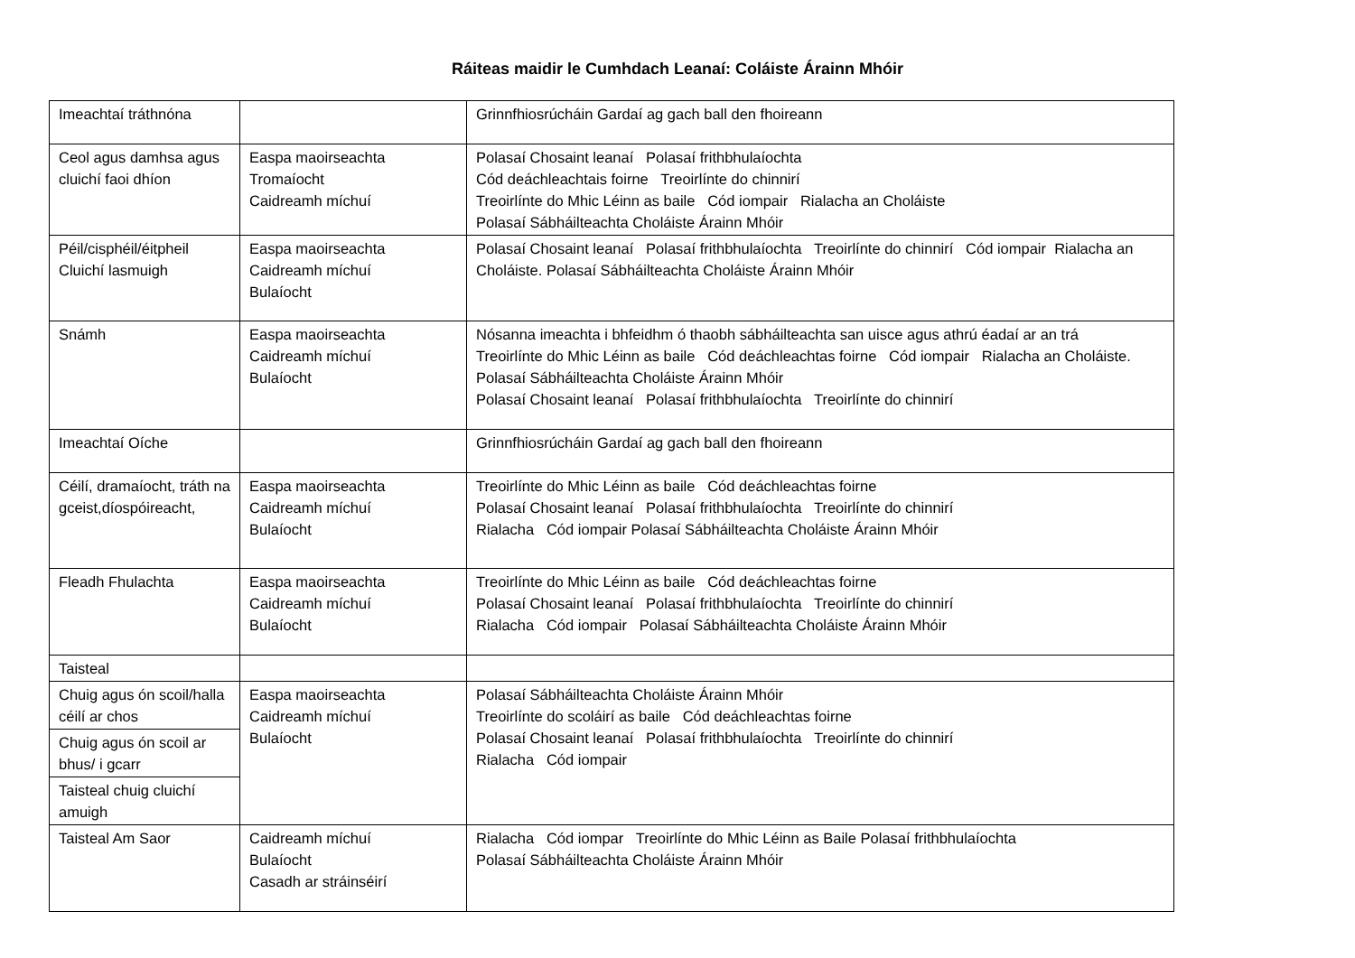Ráiteas maidir le Cumhdach Leanaí: Coláiste Árainn Mhóir
| Imeachtaí tráthnóna | | Grinnfhiosrúcháin Gardaí ag gach ball den fhoireann |
| Ceol agus damhsa agus cluichí faoi dhíon | Easpa maoirseachta Tromaíocht Caidreamh míchuí | Polasaí Chosaint leanaí Polasaí frithbhulaíochta Cód deáchleachtais foirne Treoirlínte do chinnirí Treoirlínte do Mhic Léinn as baile Cód iompair Rialacha an Choláiste Polasaí Sábháilteachta Choláiste Árainn Mhóir |
| Péil/cisphéil/éitpheil Cluichí lasmuigh | Easpa maoirseachta Caidreamh míchuí Bulaíocht | Polasaí Chosaint leanaí Polasaí frithbhulaíochta Treoirlínte do chinnirí Cód iompair Rialacha an Choláiste. Polasaí Sábháilteachta Choláiste Árainn Mhóir |
| Snámh | Easpa maoirseachta Caidreamh míchuí Bulaíocht | Nósanna imeachta i bhfeidhm ó thaobh sábháilteachta san uisce agus athrú éadaí ar an trá Treoirlínte do Mhic Léinn as baile Cód deáchleachtas foirne Cód iompair Rialacha an Choláiste. Polasaí Sábháilteachta Choláiste Árainn Mhóir Polasaí Chosaint leanaí Polasaí frithbhulaíochta Treoirlínte do chinnirí |
| Imeachtaí Oíche | | Grinnfhiosrúcháin Gardaí ag gach ball den fhoireann |
| Céilí, dramaíocht, tráth na gceist,díospóireacht, | Easpa maoirseachta Caidreamh míchuí Bulaíocht | Treoirlínte do Mhic Léinn as baile Cód deáchleachtas foirne Polasaí Chosaint leanaí Polasaí frithbhulaíochta Treoirlínte do chinnirí Rialacha Cód iompair Polasaí Sábháilteachta Choláiste Árainn Mhóir |
| Fleadh Fhulachta | Easpa maoirseachta Caidreamh míchuí Bulaíocht | Treoirlínte do Mhic Léinn as baile Cód deáchleachtas foirne Polasaí Chosaint leanaí Polasaí frithbhulaíochta Treoirlínte do chinnirí Rialacha Cód iompair Polasaí Sábháilteachta Choláiste Árainn Mhóir |
| Taisteal | | |
| Chuig agus ón scoil/halla céilí ar chos | Easpa maoirseachta Caidreamh míchuí Bulaíocht | Polasaí Sábháilteachta Choláiste Árainn Mhóir Treoirlínte do scoláirí as baile Cód deáchleachtas foirne Polasaí Chosaint leanaí Polasaí frithbhulaíochta Treoirlínte do chinnirí Rialacha Cód iompair |
| Chuig agus ón scoil ar bhus/ i gcarr | | |
| Taisteal chuig cluichí amuigh | | |
| Taisteal Am Saor | Caidreamh míchuí Bulaíocht Casadh ar stráinséirí | Rialacha Cód iompar Treoirlínte do Mhic Léinn as Baile Polasaí frithbhulaíochta Polasaí Sábháilteachta Choláiste Árainn Mhóir |